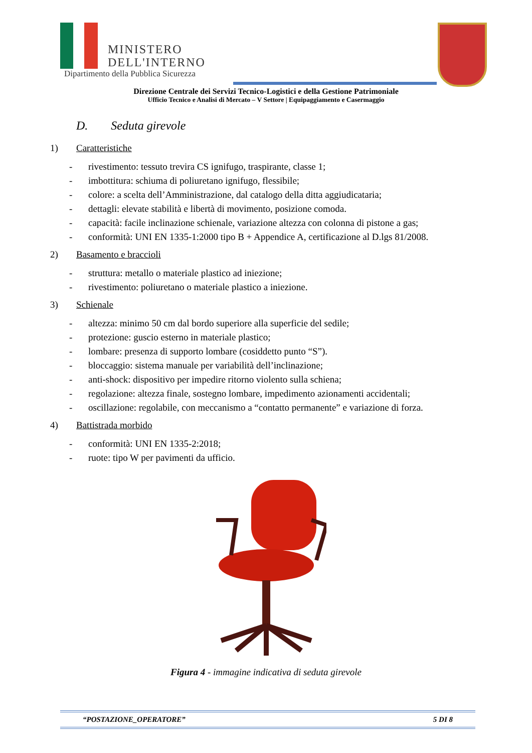MINISTERO
DELL'INTERNO
Dipartimento della Pubblica Sicurezza
Direzione Centrale dei Servizi Tecnico-Logistici e della Gestione Patrimoniale
Ufficio Tecnico e Analisi di Mercato – V Settore | Equipaggiamento e Casermaggio
D. Seduta girevole
1) Caratteristiche
- rivestimento: tessuto trevira CS ignifugo, traspirante, classe 1;
- imbottitura: schiuma di poliuretano ignifugo, flessibile;
- colore: a scelta dell’Amministrazione, dal catalogo della ditta aggiudicataria;
- dettagli: elevate stabilità e libertà di movimento, posizione comoda.
- capacità: facile inclinazione schienale, variazione altezza con colonna di pistone a gas;
- conformità: UNI EN 1335-1:2000 tipo B + Appendice A, certificazione al D.lgs 81/2008.
2) Basamento e braccioli
- struttura: metallo o materiale plastico ad iniezione;
- rivestimento: poliuretano o materiale plastico a iniezione.
3) Schienale
- altezza: minimo 50 cm dal bordo superiore alla superficie del sedile;
- protezione: guscio esterno in materiale plastico;
- lombare: presenza di supporto lombare (cosiddetto punto “S”).
- bloccaggio: sistema manuale per variabilità dell’inclinazione;
- anti-shock: dispositivo per impedire ritorno violento sulla schiena;
- regolazione: altezza finale, sostegno lombare, impedimento azionamenti accidentali;
- oscillazione: regolabile, con meccanismo a “contatto permanente” e variazione di forza.
4) Battistrada morbido
- conformità: UNI EN 1335-2:2018;
- ruote: tipo W per pavimenti da ufficio.
Figura 4 - immagine indicativa di seduta girevole
“POSTAZIONE_OPERATORE” 5 DI 8